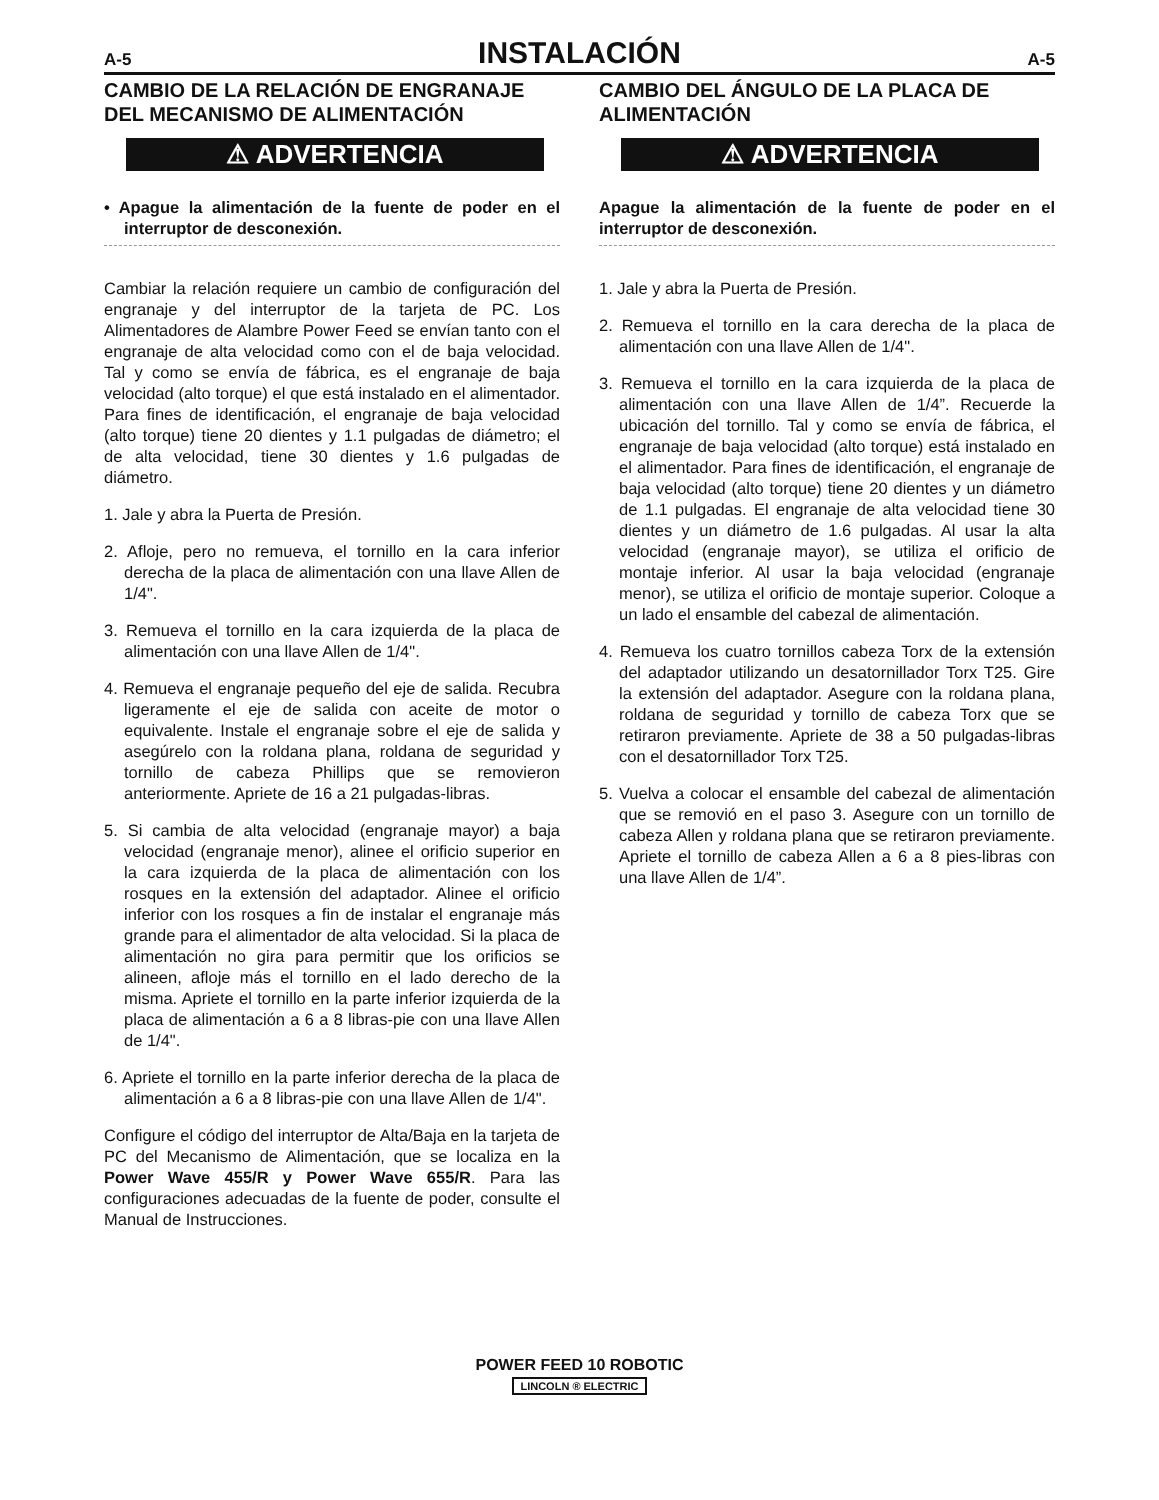A-5 INSTALACIÓN A-5
CAMBIO DE LA RELACIÓN DE ENGRANAJE DEL MECANISMO DE ALIMENTACIÓN
⚠ ADVERTENCIA
• Apague la alimentación de la fuente de poder en el interruptor de desconexión.
Cambiar la relación requiere un cambio de configuración del engranaje y del interruptor de la tarjeta de PC. Los Alimentadores de Alambre Power Feed se envían tanto con el engranaje de alta velocidad como con el de baja velocidad. Tal y como se envía de fábrica, es el engranaje de baja velocidad (alto torque) el que está instalado en el alimentador. Para fines de identificación, el engranaje de baja velocidad (alto torque) tiene 20 dientes y 1.1 pulgadas de diámetro; el de alta velocidad, tiene 30 dientes y 1.6 pulgadas de diámetro.
1. Jale y abra la Puerta de Presión.
2. Afloje, pero no remueva, el tornillo en la cara inferior derecha de la placa de alimentación con una llave Allen de 1/4".
3. Remueva el tornillo en la cara izquierda de la placa de alimentación con una llave Allen de 1/4".
4. Remueva el engranaje pequeño del eje de salida. Recubra ligeramente el eje de salida con aceite de motor o equivalente. Instale el engranaje sobre el eje de salida y asegúrelo con la roldana plana, roldana de seguridad y tornillo de cabeza Phillips que se removieron anteriormente. Apriete de 16 a 21 pulgadas-libras.
5. Si cambia de alta velocidad (engranaje mayor) a baja velocidad (engranaje menor), alinee el orificio superior en la cara izquierda de la placa de alimentación con los rosques en la extensión del adaptador. Alinee el orificio inferior con los rosques a fin de instalar el engranaje más grande para el alimentador de alta velocidad. Si la placa de alimentación no gira para permitir que los orificios se alineen, afloje más el tornillo en el lado derecho de la misma. Apriete el tornillo en la parte inferior izquierda de la placa de alimentación a 6 a 8 libras-pie con una llave Allen de 1/4".
6. Apriete el tornillo en la parte inferior derecha de la placa de alimentación a 6 a 8 libras-pie con una llave Allen de 1/4".
Configure el código del interruptor de Alta/Baja en la tarjeta de PC del Mecanismo de Alimentación, que se localiza en la Power Wave 455/R y Power Wave 655/R. Para las configuraciones adecuadas de la fuente de poder, consulte el Manual de Instrucciones.
CAMBIO DEL ÁNGULO DE LA PLACA DE ALIMENTACIÓN
⚠ ADVERTENCIA
Apague la alimentación de la fuente de poder en el interruptor de desconexión.
1. Jale y abra la Puerta de Presión.
2. Remueva el tornillo en la cara derecha de la placa de alimentación con una llave Allen de 1/4".
3. Remueva el tornillo en la cara izquierda de la placa de alimentación con una llave Allen de 1/4”. Recuerde la ubicación del tornillo. Tal y como se envía de fábrica, el engranaje de baja velocidad (alto torque) está instalado en el alimentador. Para fines de identificación, el engranaje de baja velocidad (alto torque) tiene 20 dientes y un diámetro de 1.1 pulgadas. El engranaje de alta velocidad tiene 30 dientes y un diámetro de 1.6 pulgadas. Al usar la alta velocidad (engranaje mayor), se utiliza el orificio de montaje inferior. Al usar la baja velocidad (engranaje menor), se utiliza el orificio de montaje superior. Coloque a un lado el ensamble del cabezal de alimentación.
4. Remueva los cuatro tornillos cabeza Torx de la extensión del adaptador utilizando un desatornillador Torx T25. Gire la extensión del adaptador. Asegure con la roldana plana, roldana de seguridad y tornillo de cabeza Torx que se retiraron previamente. Apriete de 38 a 50 pulgadas-libras con el desatornillador Torx T25.
5. Vuelva a colocar el ensamble del cabezal de alimentación que se removió en el paso 3. Asegure con un tornillo de cabeza Allen y roldana plana que se retiraron previamente. Apriete el tornillo de cabeza Allen a 6 a 8 pies-libras con una llave Allen de 1/4”.
POWER FEED 10 ROBOTIC
LINCOLN ® ELECTRIC